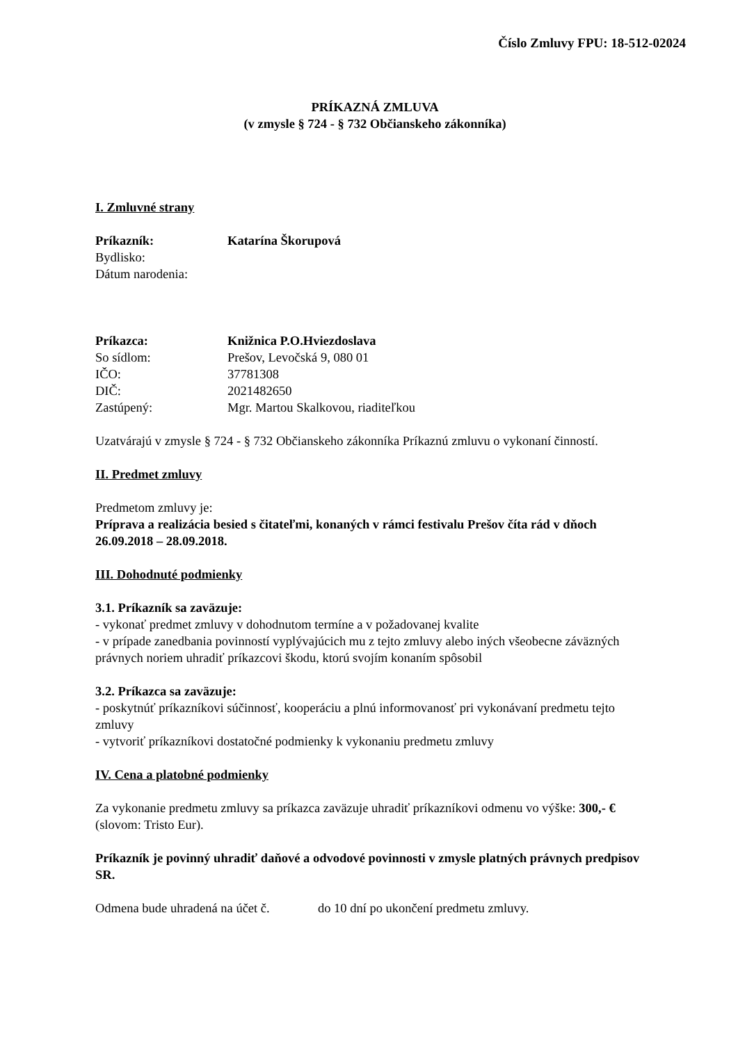Číslo Zmluvy FPU: 18-512-02024
PRÍKAZNÁ ZMLUVA
(v zmysle § 724 - § 732 Občianskeho zákonníka)
I. Zmluvné strany
Príkazník: Katarína Škorupová
Bydlisko:
Dátum narodenia:
Príkazca: Knižnica P.O.Hviezdoslava
So sídlom: Prešov, Levočská 9, 080 01
IČO: 37781308
DIČ: 2021482650
Zastúpený: Mgr. Martou Skalkovou, riaditeľkou
Uzatvárajú v zmysle § 724 - § 732 Občianskeho zákonníka Príkaznú zmluvu o vykonaní činností.
II. Predmet zmluvy
Predmetom zmluvy je:
Príprava a realizácia besied s čitateľmi, konaných v rámci festivalu Prešov číta rád v dňoch 26.09.2018 – 28.09.2018.
III. Dohodnuté podmienky
3.1. Príkazník sa zaväzuje:
- vykonať predmet zmluvy v dohodnutom termíne a v požadovanej kvalite
- v prípade zanedbania povinností vyplývajúcich mu z tejto zmluvy alebo iných všeobecne záväzných právnych noriem uhradiť príkazcovi škodu, ktorú svojím konaním spôsobil
3.2. Príkazca sa zaväzuje:
- poskytnúť príkazníkovi súčinnosť, kooperáciu a plnú informovanosť pri vykonávaní predmetu tejto zmluvy
- vytvoriť príkazníkovi dostatočné podmienky k vykonaniu predmetu zmluvy
IV. Cena a platobné podmienky
Za vykonanie predmetu zmluvy sa príkazca zaväzuje uhradiť príkazníkovi odmenu vo výške: 300,- € (slovom: Tristo Eur).
Príkazník je povinný uhradiť daňové a odvodové povinnosti v zmysle platných právnych predpisov SR.
Odmena bude uhradená na účet č. do 10 dní po ukončení predmetu zmluvy.